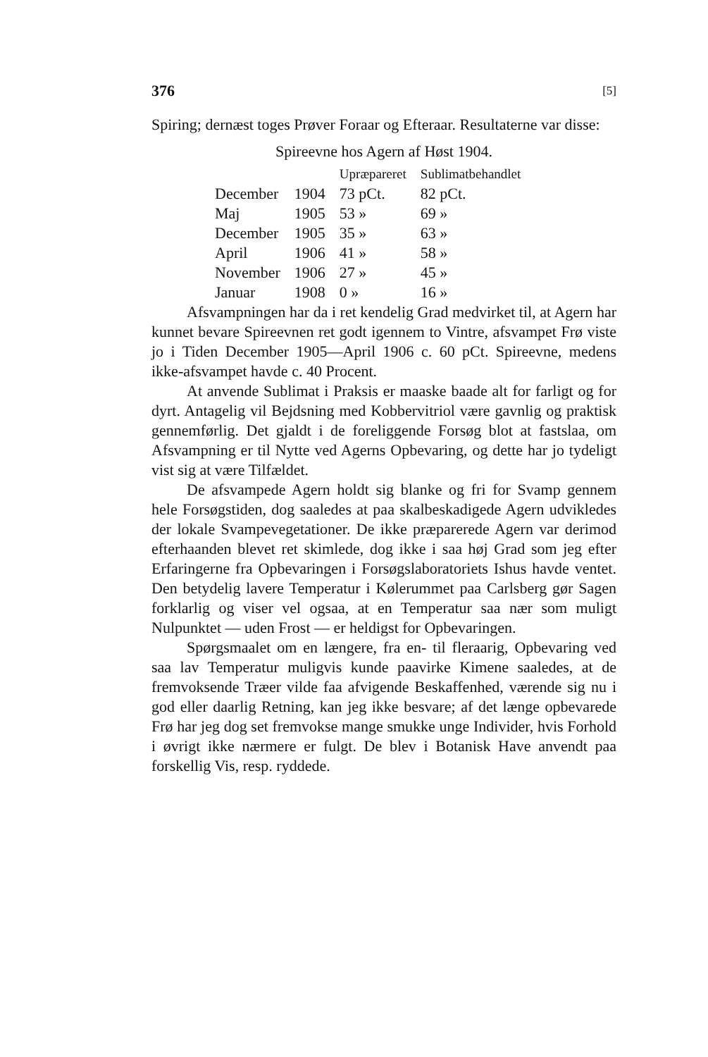376 [5]
Spiring; dernæst toges Prøver Foraar og Efteraar. Resultaterne var disse:
Spireevne hos Agern af Høst 1904.
| | | Upræpareret | Sublimatbehandlet |
| --- | --- | --- | --- |
| December | 1904 | 73 pCt. | 82 pCt. |
| Maj | 1905 | 53 » | 69 » |
| December | 1905 | 35 » | 63 » |
| April | 1906 | 41 » | 58 » |
| November | 1906 | 27 » | 45 » |
| Januar | 1908 | 0 » | 16 » |
Afsvampningen har da i ret kendelig Grad medvirket til, at Agern har kunnet bevare Spireevnen ret godt igennem to Vintre, afsvampet Frø viste jo i Tiden December 1905—April 1906 c. 60 pCt. Spireevne, medens ikke-afsvampet havde c. 40 Procent.
At anvende Sublimat i Praksis er maaske baade alt for farligt og for dyrt. Antagelig vil Bejdsning med Kobbervitriol være gavnlig og praktisk gennemførlig. Det gjaldt i de foreliggende Forsøg blot at fastslaa, om Afsvampning er til Nytte ved Agerns Opbevaring, og dette har jo tydeligt vist sig at være Tilfældet.
De afsvampede Agern holdt sig blanke og fri for Svamp gennem hele Forsøgstiden, dog saaledes at paa skalbeskadigede Agern udvikledes der lokale Svampevegetationer. De ikke præparerede Agern var derimod efterhaanden blevet ret skimlede, dog ikke i saa høj Grad som jeg efter Erfaringerne fra Opbevaringen i Forsøgslaboratoriets Ishus havde ventet. Den betydelig lavere Temperatur i Kølerummet paa Carlsberg gør Sagen forklarlig og viser vel ogsaa, at en Temperatur saa nær som muligt Nulpunktet — uden Frost — er heldigst for Opbevaringen.
Spørgsmaalet om en længere, fra en- til fleraarig, Opbevaring ved saa lav Temperatur muligvis kunde paavirke Kimene saaledes, at de fremvoksende Træer vilde faa afvigende Beskaffenhed, værende sig nu i god eller daarlig Retning, kan jeg ikke besvare; af det længe opbevarede Frø har jeg dog set fremvokse mange smukke unge Individer, hvis Forhold i øvrigt ikke nærmere er fulgt. De blev i Botanisk Have anvendt paa forskellig Vis, resp. ryddede.